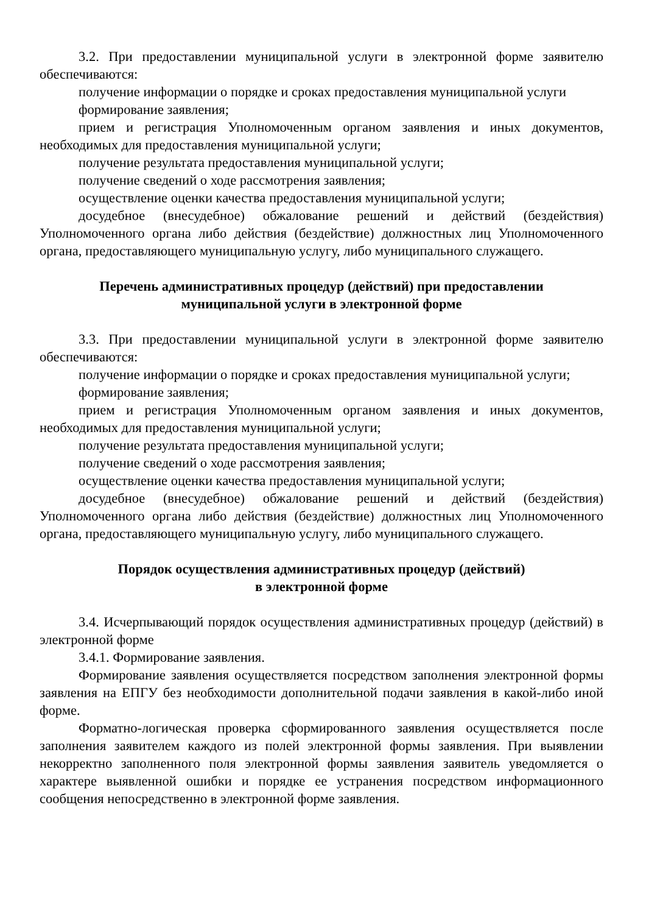3.2. При предоставлении муниципальной услуги в электронной форме заявителю обеспечиваются:
получение информации о порядке и сроках предоставления муниципальной услуги
формирование заявления;
прием и регистрация Уполномоченным органом заявления и иных документов, необходимых для предоставления муниципальной услуги;
получение результата предоставления муниципальной услуги;
получение сведений о ходе рассмотрения заявления;
осуществление оценки качества предоставления муниципальной услуги;
досудебное (внесудебное) обжалование решений и действий (бездействия) Уполномоченного органа либо действия (бездействие) должностных лиц Уполномоченного органа, предоставляющего муниципальную услугу, либо муниципального служащего.
Перечень административных процедур (действий) при предоставлении
муниципальной услуги в электронной форме
3.3. При предоставлении муниципальной услуги в электронной форме заявителю обеспечиваются:
получение информации о порядке и сроках предоставления муниципальной услуги;
формирование заявления;
прием и регистрация Уполномоченным органом заявления и иных документов, необходимых для предоставления муниципальной услуги;
получение результата предоставления муниципальной услуги;
получение сведений о ходе рассмотрения заявления;
осуществление оценки качества предоставления муниципальной услуги;
досудебное (внесудебное) обжалование решений и действий (бездействия) Уполномоченного органа либо действия (бездействие) должностных лиц Уполномоченного органа, предоставляющего муниципальную услугу, либо муниципального служащего.
Порядок осуществления административных процедур (действий)
в электронной форме
3.4. Исчерпывающий порядок осуществления административных процедур (действий) в электронной форме
3.4.1. Формирование заявления.
Формирование заявления осуществляется посредством заполнения электронной формы заявления на ЕПГУ без необходимости дополнительной подачи заявления в какой-либо иной форме.
Форматно-логическая проверка сформированного заявления осуществляется после заполнения заявителем каждого из полей электронной формы заявления. При выявлении некорректно заполненного поля электронной формы заявления заявитель уведомляется о характере выявленной ошибки и порядке ее устранения посредством информационного сообщения непосредственно в электронной форме заявления.